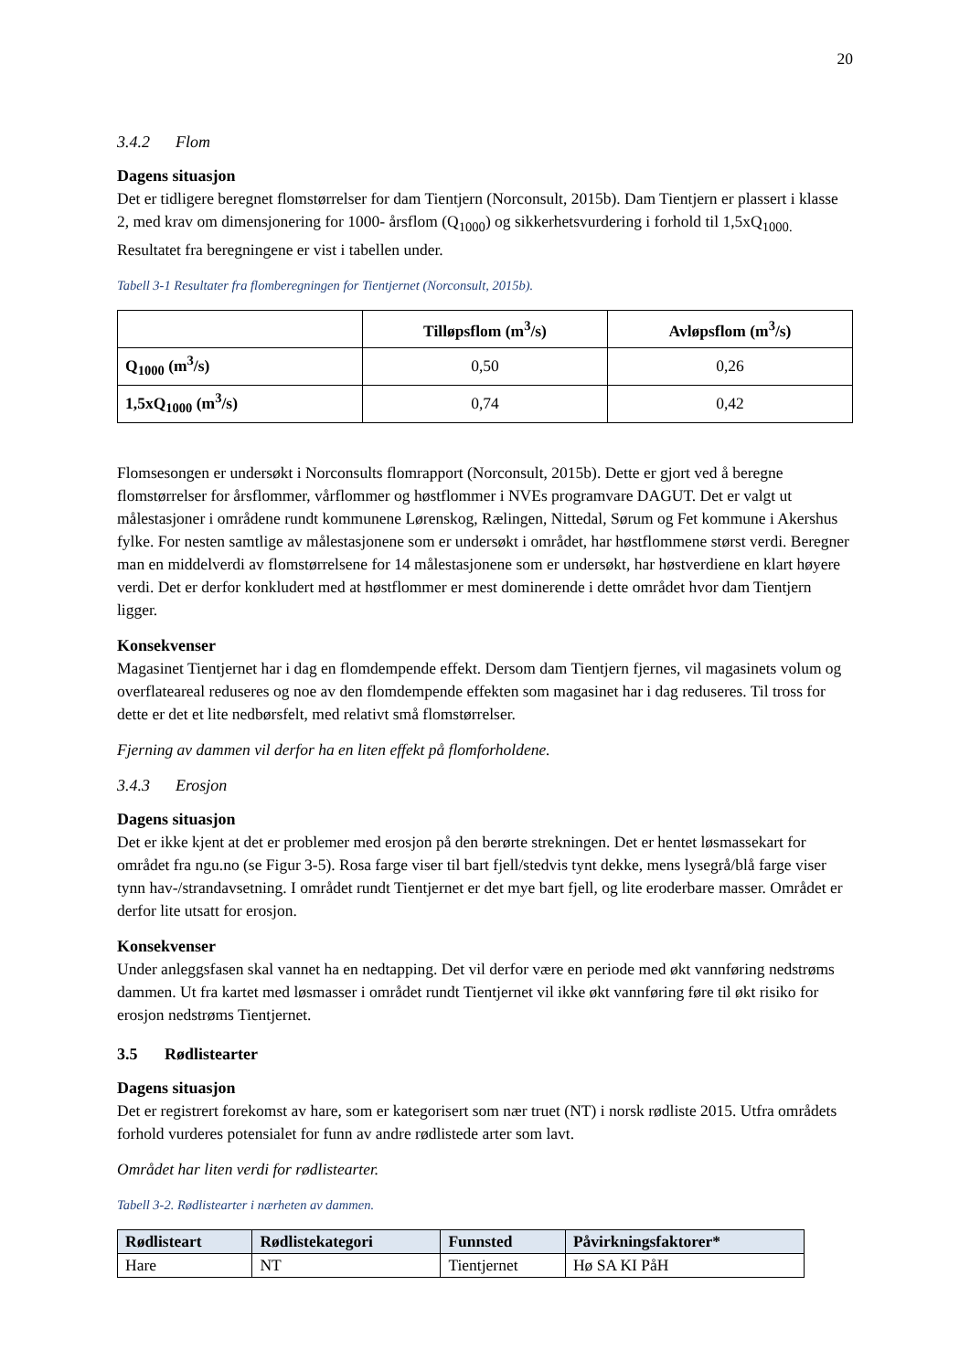20
3.4.2 Flom
Dagens situasjon
Det er tidligere beregnet flomstørrelser for dam Tientjern (Norconsult, 2015b). Dam Tientjern er plassert i klasse 2, med krav om dimensjonering for 1000- årsflom (Q<sub>1000</sub>) og sikkerhetsvurdering i forhold til 1,5xQ<sub>1000.</sub> Resultatet fra beregningene er vist i tabellen under.
Tabell 3-1 Resultater fra flomberegningen for Tientjernet (Norconsult, 2015b).
| | Tilløpsflom (m<sup>3</sup>/s) | Avløpsflom (m<sup>3</sup>/s) |
| --- | --- | --- |
| Q<sub>1000</sub> (m<sup>3</sup>/s) | 0,50 | 0,26 |
| 1,5xQ<sub>1000</sub> (m<sup>3</sup>/s) | 0,74 | 0,42 |
Flomsesongen er undersøkt i Norconsults flomrapport (Norconsult, 2015b). Dette er gjort ved å beregne flomstørrelser for årsflommer, vårflommer og høstflommer i NVEs programvare DAGUT. Det er valgt ut målestasjoner i områdene rundt kommunene Lørenskog, Rælingen, Nittedal, Sørum og Fet kommune i Akershus fylke. For nesten samtlige av målestasjonene som er undersøkt i området, har høstflommene størst verdi. Beregner man en middelverdi av flomstørrelsene for 14 målestasjonene som er undersøkt, har høstverdiene en klart høyere verdi. Det er derfor konkludert med at høstflommer er mest dominerende i dette området hvor dam Tientjern ligger.
Konsekvenser
Magasinet Tientjernet har i dag en flomdempende effekt. Dersom dam Tientjern fjernes, vil magasinets volum og overflateareal reduseres og noe av den flomdempende effekten som magasinet har i dag reduseres. Til tross for dette er det et lite nedbørsfelt, med relativt små flomstørrelser.
Fjerning av dammen vil derfor ha en liten effekt på flomforholdene.
3.4.3 Erosjon
Dagens situasjon
Det er ikke kjent at det er problemer med erosjon på den berørte strekningen. Det er hentet løsmassekart for området fra ngu.no (se Figur 3-5). Rosa farge viser til bart fjell/stedvis tynt dekke, mens lysegrå/blå farge viser tynn hav-/strandavsetning. I området rundt Tientjernet er det mye bart fjell, og lite eroderbare masser. Området er derfor lite utsatt for erosjon.
Konsekvenser
Under anleggsfasen skal vannet ha en nedtapping. Det vil derfor være en periode med økt vannføring nedstrøms dammen. Ut fra kartet med løsmasser i området rundt Tientjernet vil ikke økt vannføring føre til økt risiko for erosjon nedstrøms Tientjernet.
3.5 Rødlistearter
Dagens situasjon
Det er registrert forekomst av hare, som er kategorisert som nær truet (NT) i norsk rødliste 2015. Utfra områdets forhold vurderes potensialet for funn av andre rødlistede arter som lavt.
Området har liten verdi for rødlistearter.
Tabell 3-2. Rødlistearter i nærheten av dammen.
| Rødlisteart | Rødlistekategori | Funnsted | Påvirkningsfaktorer* |
| --- | --- | --- | --- |
| Hare | NT | Tientjernet | Hø SA KI PåH |